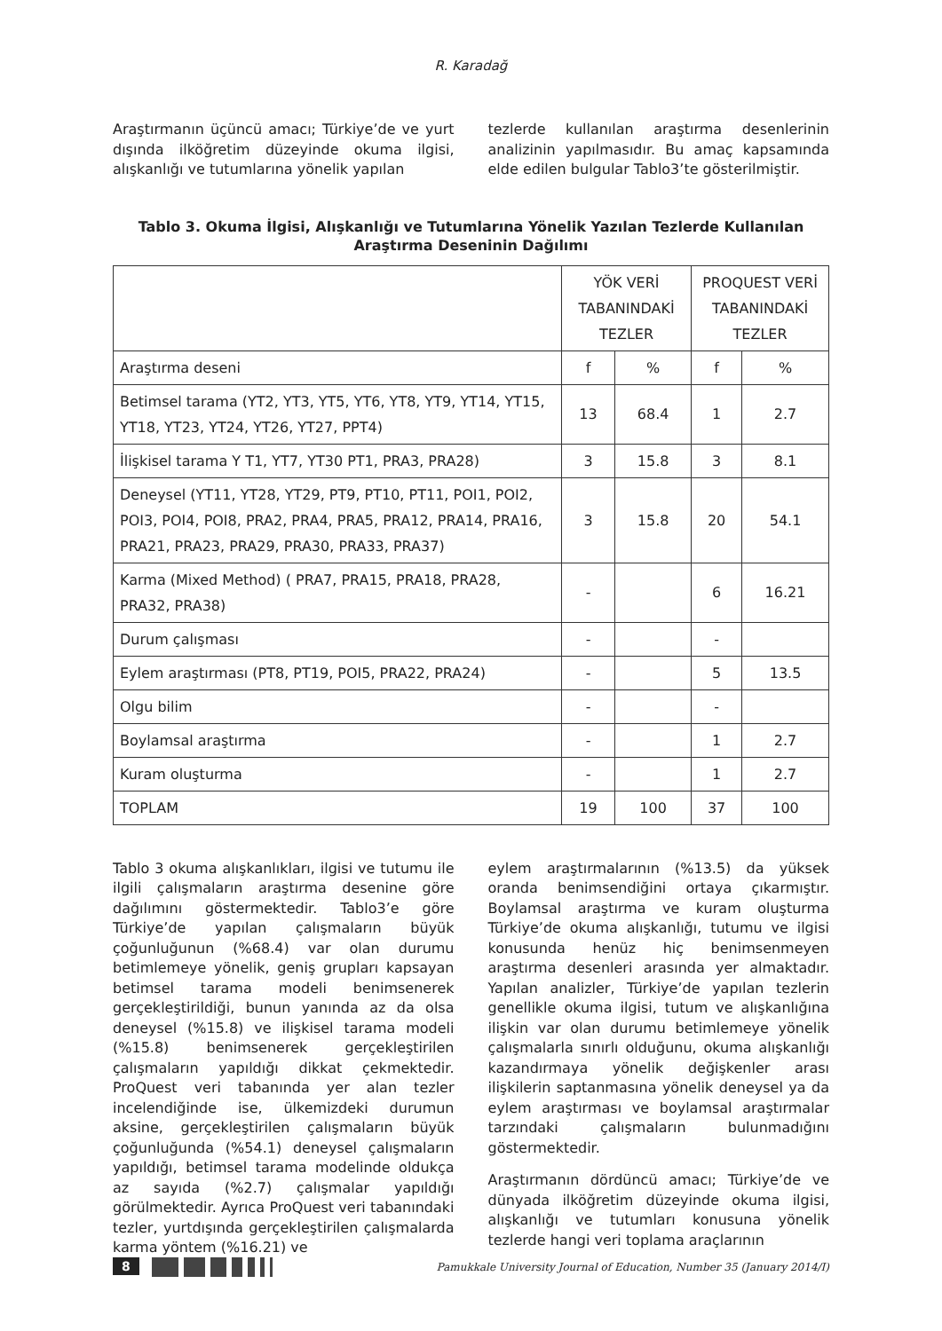R. Karadağ
Araştırmanın üçüncü amacı; Türkiye’de ve yurt dışında ilköğretim düzeyinde okuma ilgisi, alışkanlığı ve tutumlarına yönelik yapılan
tezlerde kullanılan araştırma desenlerinin analizinin yapılmasıdır. Bu amaç kapsamında elde edilen bulgular Tablo3’te gösterilmiştir.
Tablo 3. Okuma İlgisi, Alışkanlığı ve Tutumlarına Yönelik Yazılan Tezlerde Kullanılan Araştırma Deseninin Dağılımı
| | YÖK VERİ TABANINDAKİ TEZLER | | PROQUEST VERİ TABANINDAKİ TEZLER | |
| --- | --- | --- | --- | --- |
| Araştırma deseni | f | % | f | % |
| Betimsel tarama (YT2, YT3, YT5, YT6, YT8, YT9, YT14, YT15, YT18, YT23, YT24, YT26, YT27, PPT4) | 13 | 68.4 | 1 | 2.7 |
| İlişkisel tarama Y T1, YT7, YT30 PT1, PRA3, PRA28) | 3 | 15.8 | 3 | 8.1 |
| Deneysel (YT11, YT28, YT29, PT9, PT10, PT11, POI1, POI2, POI3, POI4, POI8, PRA2, PRA4, PRA5, PRA12, PRA14, PRA16, PRA21, PRA23, PRA29, PRA30, PRA33, PRA37) | 3 | 15.8 | 20 | 54.1 |
| Karma (Mixed Method) ( PRA7, PRA15, PRA18, PRA28, PRA32, PRA38) | - | | 6 | 16.21 |
| Durum çalışması | - | | - | |
| Eylem araştırması (PT8, PT19, POI5, PRA22, PRA24) | - | | 5 | 13.5 |
| Olgu bilim | - | | - | |
| Boylamsal araştırma | - | | 1 | 2.7 |
| Kuram oluşturma | - | | 1 | 2.7 |
| TOPLAM | 19 | 100 | 37 | 100 |
Tablo 3 okuma alışkanlıkları, ilgisi ve tutumu ile ilgili çalışmaların araştırma desenine göre dağılımını göstermektedir. Tablo3’e göre Türkiye’de yapılan çalışmaların büyük çoğunluğunun (%68.4) var olan durumu betimlemeye yönelik, geniş grupları kapsayan betimsel tarama modeli benimsenerek gerçekleştirildiği, bunun yanında az da olsa deneysel (%15.8) ve ilişkisel tarama modeli (%15.8) benimsenerek gerçekleştirilen çalışmaların yapıldığı dikkat çekmektedir. ProQuest veri tabanında yer alan tezler incelendiğinde ise, ülkemizdeki durumun aksine, gerçekleştirilen çalışmaların büyük çoğunluğunda (%54.1) deneysel çalışmaların yapıldığı, betimsel tarama modelinde oldukça az sayıda (%2.7) çalışmalar yapıldığı görülmektedir. Ayrıca ProQuest veri tabanındaki tezler, yurtdışında gerçekleştirilen çalışmalarda karma yöntem (%16.21) ve
eylem araştırmalarının (%13.5) da yüksek oranda benimsendiğini ortaya çıkarmıştır. Boylamsal araştırma ve kuram oluşturma Türkiye’de okuma alışkanlığı, tutumu ve ilgisi konusunda henüz hiç benimsenmeyen araştırma desenleri arasında yer almaktadır. Yapılan analizler, Türkiye’de yapılan tezlerin genellikle okuma ilgisi, tutum ve alışkanlığına ilişkin var olan durumu betimlemeye yönelik çalışmalarla sınırlı olduğunu, okuma alışkanlığı kazandırmaya yönelik değişkenler arası ilişkilerin saptanmasına yönelik deneysel ya da eylem araştırması ve boylamsal araştırmalar tarzındaki çalışmaların bulunmadığını göstermektedir.
Araştırmanın dördüncü amacı; Türkiye’de ve dünyada ilköğretim düzeyinde okuma ilgisi, alışkanlığı ve tutumları konusuna yönelik tezlerde hangi veri toplama araçlarının
8
Pamukkale University Journal of Education, Number 35 (January 2014/I)